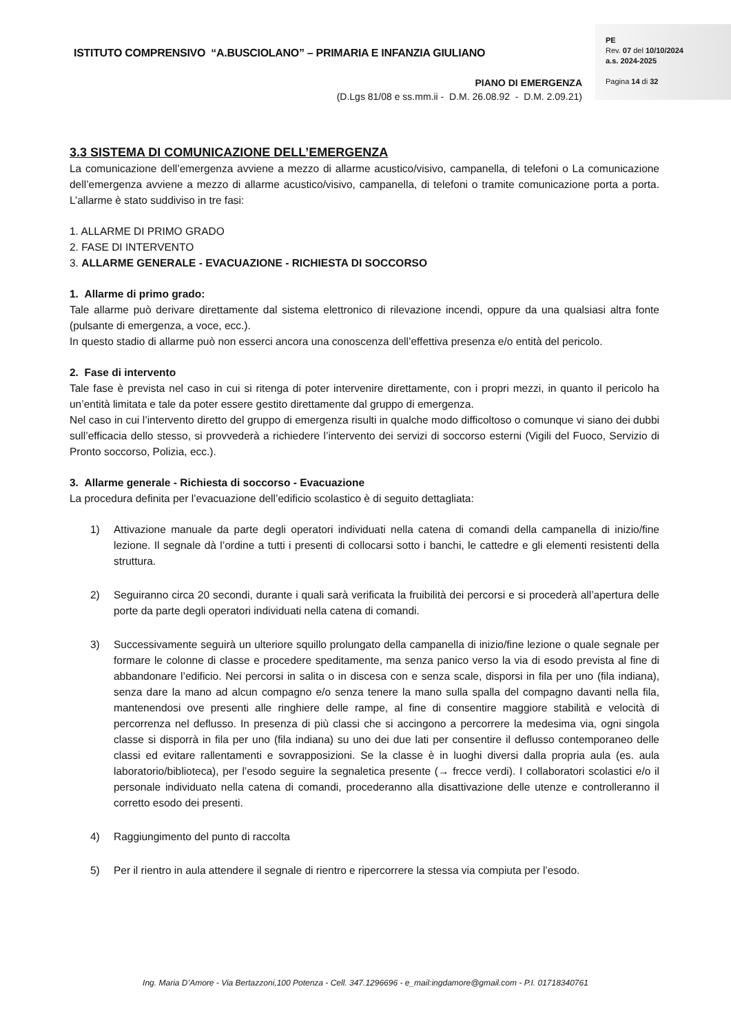ISTITUTO COMPRENSIVO “A.BUSCIOLANO” – PRIMARIA E INFANZIA GIULIANO
PIANO DI EMERGENZA
(D.Lgs 81/08 e ss.mm.ii - D.M. 26.08.92 - D.M. 2.09.21)
PE
Rev. 07 del 10/10/2024
a.s. 2024-2025
Pagina 14 di 32
3.3 SISTEMA DI COMUNICAZIONE DELL’EMERGENZA
La comunicazione dell’emergenza avviene a mezzo di allarme acustico/visivo, campanella, di telefoni o La comunicazione dell’emergenza avviene a mezzo di allarme acustico/visivo, campanella, di telefoni o tramite comunicazione porta a porta. L’allarme è stato suddiviso in tre fasi:
1. ALLARME DI PRIMO GRADO
2. FASE DI INTERVENTO
3. ALLARME GENERALE - EVACUAZIONE - RICHIESTA DI SOCCORSO
1. Allarme di primo grado:
Tale allarme può derivare direttamente dal sistema elettronico di rilevazione incendi, oppure da una qualsiasi altra fonte (pulsante di emergenza, a voce, ecc.).
In questo stadio di allarme può non esserci ancora una conoscenza dell’effettiva presenza e/o entità del pericolo.
2. Fase di intervento
Tale fase è prevista nel caso in cui si ritenga di poter intervenire direttamente, con i propri mezzi, in quanto il pericolo ha un’entità limitata e tale da poter essere gestito direttamente dal gruppo di emergenza.
Nel caso in cui l’intervento diretto del gruppo di emergenza risulti in qualche modo difficoltoso o comunque vi siano dei dubbi sull’efficacia dello stesso, si provvederà a richiedere l’intervento dei servizi di soccorso esterni (Vigili del Fuoco, Servizio di Pronto soccorso, Polizia, ecc.).
3. Allarme generale - Richiesta di soccorso - Evacuazione
La procedura definita per l’evacuazione dell’edificio scolastico è di seguito dettagliata:
1) Attivazione manuale da parte degli operatori individuati nella catena di comandi della campanella di inizio/fine lezione. Il segnale dà l’ordine a tutti i presenti di collocarsi sotto i banchi, le cattedre e gli elementi resistenti della struttura.
2) Seguiranno circa 20 secondi, durante i quali sarà verificata la fruibilità dei percorsi e si procederà all’apertura delle porte da parte degli operatori individuati nella catena di comandi.
3) Successivamente seguirà un ulteriore squillo prolungato della campanella di inizio/fine lezione o quale segnale per formare le colonne di classe e procedere speditamente, ma senza panico verso la via di esodo prevista al fine di abbandonare l’edificio. Nei percorsi in salita o in discesa con e senza scale, disporsi in fila per uno (fila indiana), senza dare la mano ad alcun compagno e/o senza tenere la mano sulla spalla del compagno davanti nella fila, mantenendosi ove presenti alle ringhiere delle rampe, al fine di consentire maggiore stabilità e velocità di percorrenza nel deflusso. In presenza di più classi che si accingono a percorrere la medesima via, ogni singola classe si disporrà in fila per uno (fila indiana) su uno dei due lati per consentire il deflusso contemporaneo delle classi ed evitare rallentamenti e sovrapposizioni. Se la classe è in luoghi diversi dalla propria aula (es. aula laboratorio/biblioteca), per l’esodo seguire la segnaletica presente (→ frecce verdi). I collaboratori scolastici e/o il personale individuato nella catena di comandi, procederanno alla disattivazione delle utenze e controlleranno il corretto esodo dei presenti.
4) Raggiungimento del punto di raccolta
5) Per il rientro in aula attendere il segnale di rientro e ripercorrere la stessa via compiuta per l’esodo.
Ing. Maria D’Amore - Via Bertazzoni,100 Potenza - Cell. 347.1296696 - e_mail:ingdamore@gmail.com - P.I. 01718340761